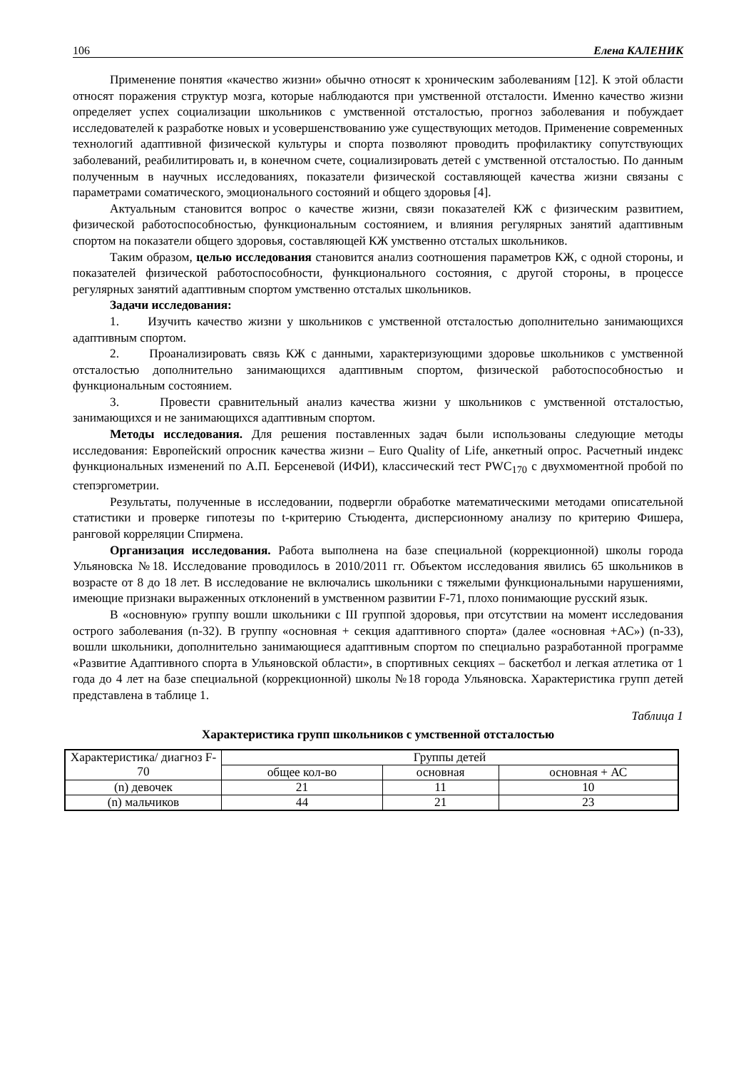106 Елена КАЛЕНИК
Применение понятия «качество жизни» обычно относят к хроническим заболеваниям [12]. К этой области относят поражения структур мозга, которые наблюдаются при умственной отсталости. Именно качество жизни определяет успех социализации школьников с умственной отсталостью, прогноз заболевания и побуждает исследователей к разработке новых и усовершенствованию уже существующих методов. Применение современных технологий адаптивной физической культуры и спорта позволяют проводить профилактику сопутствующих заболеваний, реабилитировать и, в конечном счете, социализировать детей с умственной отсталостью. По данным полученным в научных исследованиях, показатели физической составляющей качества жизни связаны с параметрами соматического, эмоционального состояний и общего здоровья [4].
Актуальным становится вопрос о качестве жизни, связи показателей КЖ с физическим развитием, физической работоспособностью, функциональным состоянием, и влияния регулярных занятий адаптивным спортом на показатели общего здоровья, составляющей КЖ умственно отсталых школьников.
Таким образом, целью исследования становится анализ соотношения параметров КЖ, с одной стороны, и показателей физической работоспособности, функционального состояния, с другой стороны, в процессе регулярных занятий адаптивным спортом умственно отсталых школьников.
Задачи исследования:
1. Изучить качество жизни у школьников с умственной отсталостью дополнительно занимающихся адаптивным спортом.
2. Проанализировать связь КЖ с данными, характеризующими здоровье школьников с умственной отсталостью дополнительно занимающихся адаптивным спортом, физической работоспособностью и функциональным состоянием.
3. Провести сравнительный анализ качества жизни у школьников с умственной отсталостью, занимающихся и не занимающихся адаптивным спортом.
Методы исследования. Для решения поставленных задач были использованы следующие методы исследования: Европейский опросник качества жизни – Euro Quality of Life, анкетный опрос. Расчетный индекс функциональных изменений по А.П. Берсеневой (ИФИ), классический тест PWC<sub>170</sub> с двухмоментной пробой по степэргометрии.
Результаты, полученные в исследовании, подвергли обработке математическими методами описательной статистики и проверке гипотезы по t-критерию Стьюдента, дисперсионному анализу по критерию Фишера, ранговой корреляции Спирмена.
Организация исследования. Работа выполнена на базе специальной (коррекционной) школы города Ульяновска №18. Исследование проводилось в 2010/2011 гг. Объектом исследования явились 65 школьников в возрасте от 8 до 18 лет. В исследование не включались школьники с тяжелыми функциональными нарушениями, имеющие признаки выраженных отклонений в умственном развитии F-71, плохо понимающие русский язык.
В «основную» группу вошли школьники с III группой здоровья, при отсутствии на момент исследования острого заболевания (n-32). В группу «основная + секция адаптивного спорта» (далее «основная +АС») (n-33), вошли школьники, дополнительно занимающиеся адаптивным спортом по специально разработанной программе «Развитие Адаптивного спорта в Ульяновской области», в спортивных секциях – баскетбол и легкая атлетика от 1 года до 4 лет на базе специальной (коррекционной) школы №18 города Ульяновска. Характеристика групп детей представлена в таблице 1.
Таблица 1
Характеристика групп школьников с умственной отсталостью
| Характеристика/ диагноз F-70 | Группы детей | | |
| | общее кол-во | основная | основная + АС |
| (n) девочек | 21 | 11 | 10 |
| (n) мальчиков | 44 | 21 | 23 |